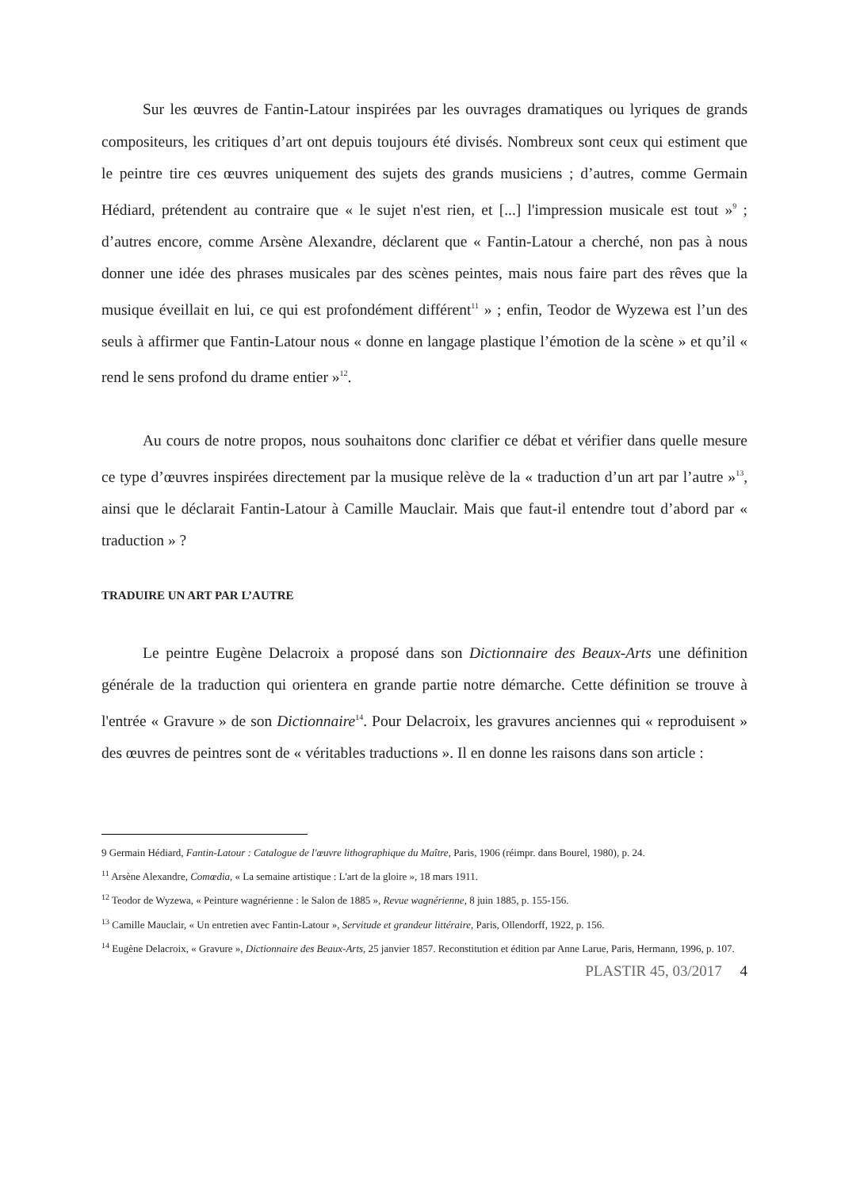Sur les œuvres de Fantin-Latour inspirées par les ouvrages dramatiques ou lyriques de grands compositeurs, les critiques d’art ont depuis toujours été divisés. Nombreux sont ceux qui estiment que le peintre tire ces œuvres uniquement des sujets des grands musiciens ; d’autres, comme Germain Hédiard, prétendent au contraire que « le sujet n'est rien, et [...] l'impression musicale est tout »<sup>9</sup> ; d’autres encore, comme Arsène Alexandre, déclarent que « Fantin-Latour a cherché, non pas à nous donner une idée des phrases musicales par des scènes peintes, mais nous faire part des rêves que la musique éveillait en lui, ce qui est profondément différent<sup>11</sup> » ; enfin, Teodor de Wyzewa est l’un des seuls à affirmer que Fantin-Latour nous « donne en langage plastique l’émotion de la scène » et qu’il « rend le sens profond du drame entier »<sup>12</sup>.
Au cours de notre propos, nous souhaitons donc clarifier ce débat et vérifier dans quelle mesure ce type d’œuvres inspirées directement par la musique relève de la « traduction d’un art par l’autre »<sup>13</sup>, ainsi que le déclarait Fantin-Latour à Camille Mauclair. Mais que faut-il entendre tout d’abord par « traduction » ?
TRADUIRE UN ART PAR L’AUTRE
Le peintre Eugène Delacroix a proposé dans son Dictionnaire des Beaux-Arts une définition générale de la traduction qui orientera en grande partie notre démarche. Cette définition se trouve à l'entrée « Gravure » de son Dictionnaire<sup>14</sup>. Pour Delacroix, les gravures anciennes qui « reproduisent » des œuvres de peintres sont de « véritables traductions ». Il en donne les raisons dans son article :
9 Germain Hédiard, Fantin-Latour : Catalogue de l'œuvre lithographique du Maître, Paris, 1906 (réimpr. dans Bourel, 1980), p. 24.
<sup>11</sup> Arsène Alexandre, Comœdia, « La semaine artistique : L'art de la gloire », 18 mars 1911.
<sup>12</sup> Teodor de Wyzewa, « Peinture wagnérienne : le Salon de 1885 », Revue wagnérienne, 8 juin 1885, p. 155-156.
<sup>13</sup> Camille Mauclair, « Un entretien avec Fantin-Latour », Servitude et grandeur littéraire, Paris, Ollendorff, 1922, p. 156.
<sup>14</sup> Eugène Delacroix, « Gravure », Dictionnaire des Beaux-Arts, 25 janvier 1857. Reconstitution et édition par Anne Larue, Paris, Hermann, 1996, p. 107.
PLASTIR 45, 03/2017 4